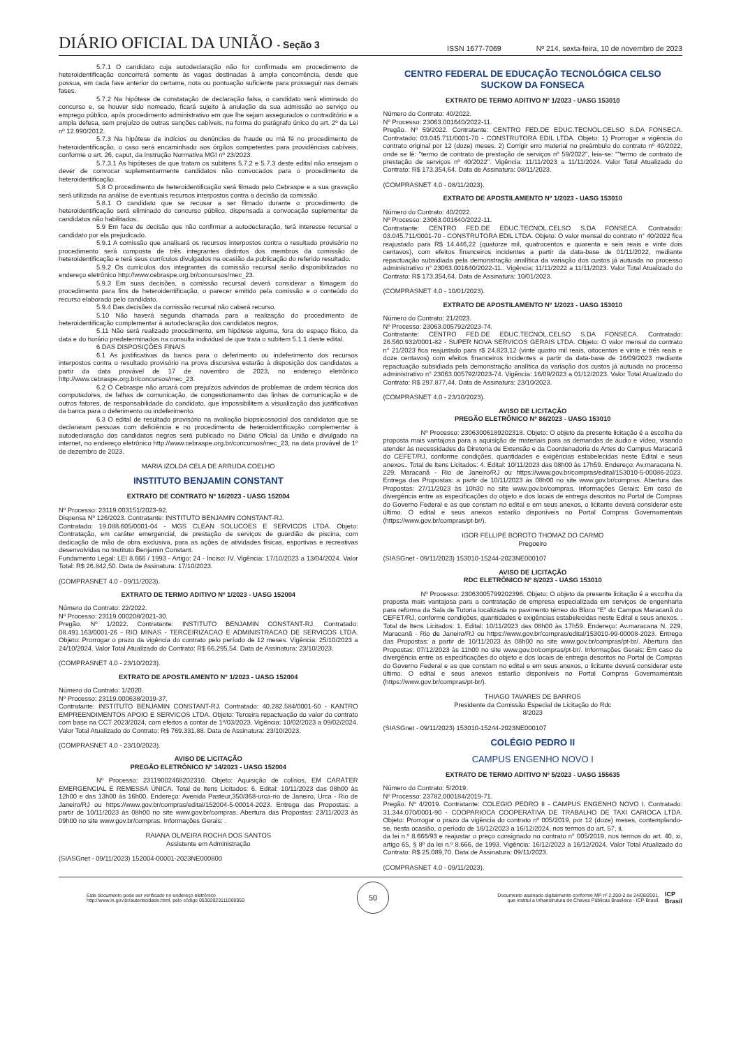DIÁRIO OFICIAL DA UNIÃO - Seção 3
ISSN 1677-7069 Nº 214, sexta-feira, 10 de novembro de 2023
5.7.1 O candidato cuja autodeclaração não for confirmada em procedimento de heteroidentificação concorrerá somente às vagas destinadas à ampla concorrência, desde que possua, em cada fase anterior do certame, nota ou pontuação suficiente para prosseguir nas demais fases.
5.7.2 Na hipótese de constatação de declaração falsa, o candidato será eliminado do concurso e, se houver sido nomeado, ficará sujeito à anulação da sua admissão ao serviço ou emprego público, após procedimento administrativo em que lhe sejam assegurados o contraditório e a ampla defesa, sem prejuízo de outras sanções cabíveis, na forma do parágrafo único do art. 2º da Lei nº 12.990/2012.
5.7.3 Na hipótese de indícios ou denúncias de fraude ou má fé no procedimento de heteroidentificação, o caso será encaminhado aos órgãos competentes para providências cabíveis, conforme o art. 26, caput, da Instrução Normativa MGI nº 23/2023.
5.7.3.1 As hipóteses de que tratam os subitens 5.7.2 e 5.7.3 deste edital não ensejam o dever de convocar suplementarmente candidatos não convocados para o procedimento de heteroidentificação.
5.8 O procedimento de heteroidentificação será filmado pelo Cebraspe e a sua gravação será utilizada na análise de eventuais recursos interpostos contra a decisão da comissão.
5.8.1 O candidato que se recusar a ser filmado durante o procedimento de heteroidentificação será eliminado do concurso público, dispensada a convocação suplementar de candidatos não habilitados.
5.9 Em face de decisão que não confirmar a autodeclaração, terá interesse recursal o candidato por ela prejudicado.
5.9.1 A comissão que analisará os recursos interpostos contra o resultado provisório no procedimento será composta de três integrantes distintos dos membros da comissão de heteroidentificação e terá seus currículos divulgados na ocasião da publicação do referido resultado.
5.9.2 Os currículos dos integrantes da comissão recursal serão disponibilizados no endereço eletrônico http://www.cebraspe.org.br/concursos/mec_23.
5.9.3 Em suas decisões, a comissão recursal deverá considerar a filmagem do procedimento para fins de heteroidentificação, o parecer emitido pela comissão e o conteúdo do recurso elaborado pelo candidato.
5.9.4 Das decisões da comissão recursal não caberá recurso.
5.10 Não haverá segunda chamada para a realização do procedimento de heteroidentificação complementar à autodeclaração dos candidatos negros.
5.11 Não será realizado procedimento, em hipótese alguma, fora do espaço físico, da data e do horário predeterminados na consulta individual de que trata o subitem 5.1.1 deste edital.
6 DAS DISPOSIÇÕES FINAIS
6.1 As justificativas da banca para o deferimento ou indeferimento dos recursos interpostos contra o resultado provisório na prova discursiva estarão à disposição dos candidatos a partir da data provável de 17 de novembro de 2023, no endereço eletrônico http://www.cebraspe.org.br/concursos/mec_23.
6.2 O Cebraspe não arcará com prejuízos advindos de problemas de ordem técnica dos computadores, de falhas de comunicação, de congestionamento das linhas de comunicação e de outros fatores, de responsabilidade do candidato, que impossibilitem a visualização das justificativas da banca para o deferimento ou indeferimento.
6.3 O edital de resultado provisório na avaliação biopsicossocial dos candidatos que se declararam pessoas com deficiência e no procedimento de heteroidentificação complementar à autodeclaração dos candidatos negros será publicado no Diário Oficial da União e divulgado na internet, no endereço eletrônico http://www.cebraspe.org.br/concursos/mec_23, na data provável de 1º de dezembro de 2023.
MARIA IZOLDA CELA DE ARRUDA COELHO
INSTITUTO BENJAMIN CONSTANT
EXTRATO DE CONTRATO Nº 16/2023 - UASG 152004
Nº Processo: 23119.003151/2023-92.
Dispensa Nº 126/2023. Contratante: INSTITUTO BENJAMIN CONSTANT-RJ.
Contratado: 19.088.605/0001-04 - MGS CLEAN SOLUCOES E SERVICOS LTDA. Objeto: Contratação, em caráter emergencial, de prestação de serviços de guardião de piscina, com dedicação de mão de obra exclusiva, para as ações de atividades físicas, esportivas e recreativas desenvolvidas no Instituto Benjamin Constant.
Fundamento Legal: LEI 8.666 / 1993 - Artigo: 24 - Inciso: IV. Vigência: 17/10/2023 a 13/04/2024. Valor Total: R$ 26.842,50. Data de Assinatura: 17/10/2023.
(COMPRASNET 4.0 - 09/11/2023).
EXTRATO DE TERMO ADITIVO Nº 1/2023 - UASG 152004
Número do Contrato: 22/2022.
Nº Processo: 23119.000208/2021-30.
Pregão. Nº 1/2022. Contratante: INSTITUTO BENJAMIN CONSTANT-RJ. Contratado: 08.491.163/0001-26 - RIO MINAS - TERCEIRIZACAO E ADMINISTRACAO DE SERVICOS LTDA. Objeto: Prorrogar o prazo da vigência do contrato pelo período de 12 meses. Vigência: 25/10/2023 a 24/10/2024. Valor Total Atualizado do Contrato: R$ 66.295,54. Data de Assinatura: 23/10/2023.
(COMPRASNET 4.0 - 23/10/2023).
EXTRATO DE APOSTILAMENTO Nº 1/2023 - UASG 152004
Número do Contrato: 1/2020.
Nº Processo: 23119.000638/2019-37.
Contratante: INSTITUTO BENJAMIN CONSTANT-RJ. Contratado: 40.282.584/0001-50 - KANTRO EMPREENDIMENTOS APOIO E SERVICOS LTDA. Objeto: Terceira repactuação do valor do contrato com base na CCT 2023/2024, com efeitos a contar de 1º/03/2023. Vigência: 10/02/2023 a 09/02/2024. Valor Total Atualizado do Contrato: R$ 769.331,88. Data de Assinatura: 23/10/2023.
(COMPRASNET 4.0 - 23/10/2023).
AVISO DE LICITAÇÃO
PREGÃO ELETRÔNICO Nº 14/2023 - UASG 152004
Nº Processo: 23119002468202310. Objeto: Aquisição de colírios, EM CARÁTER EMERGENCIAL E REMESSA ÚNICA. Total de Itens Licitados: 6. Edital: 10/11/2023 das 08h00 às 12h00 e das 13h00 às 16h00. Endereço: Avenida Pasteur,350/368-urca-rio de Janeiro, Urca - Rio de Janeiro/RJ ou https://www.gov.br/compras/edital/152004-5-00014-2023. Entrega das Propostas: a partir de 10/11/2023 às 08h00 no site www.gov.br/compras. Abertura das Propostas: 23/11/2023 às 09h00 no site www.gov.br/compras. Informações Gerais: .
RAIANA OLIVEIRA ROCHA DOS SANTOS
Assistente em Administração
(SIASGnet - 09/11/2023) 152004-00001-2023NE000800
CENTRO FEDERAL DE EDUCAÇÃO TECNOLÓGICA CELSO SUCKOW DA FONSECA
EXTRATO DE TERMO ADITIVO Nº 1/2023 - UASG 153010
Número do Contrato: 40/2022.
Nº Processo: 23063.001640/2022-11.
Pregão. Nº 59/2022. Contratante: CENTRO FED.DE EDUC.TECNOL.CELSO S.DA FONSECA. Contratado: 03.045.711/0001-70 - CONSTRUTORA EDIL LTDA. Objeto: 1) Prorrogar a vigência do contrato original por 12 (doze) meses. 2) Corrigir erro material no preâmbulo do contrato nº 40/2022, onde se lê: "termo de contrato de prestação de serviços nº 59/2022", leia-se: ""termo de contrato de prestação de serviços nº 40/2022". Vigência: 11/11/2023 a 11/11/2024. Valor Total Atualizado do Contrato: R$ 173.354,64. Data de Assinatura: 08/11/2023.
(COMPRASNET 4.0 - 08/11/2023).
EXTRATO DE APOSTILAMENTO Nº 1/2023 - UASG 153010
Número do Contrato: 40/2022.
Nº Processo: 23063.001640/2022-11.
Contratante: CENTRO FED.DE EDUC.TECNOL.CELSO S.DA FONSECA. Contratado: 03.045.711/0001-70 - CONSTRUTORA EDIL LTDA. Objeto: O valor mensal do contrato n° 40/2022 fica reajustado para R$ 14.446,22 (quatorze mil, quatrocentos e quarenta e seis reais e vinte dois centavos), com efeitos financeiros incidentes a partir da data-base de 01/11/2022, mediante repactuação subsidiada pela demonstração analítica da variação dos custos já autuada no processo administrativo n° 23063.001640/2022-11.. Vigência: 11/11/2022 a 11/11/2023. Valor Total Atualizado do Contrato: R$ 173.354,64. Data de Assinatura: 10/01/2023.
(COMPRASNET 4.0 - 10/01/2023).
EXTRATO DE APOSTILAMENTO Nº 1/2023 - UASG 153010
Número do Contrato: 21/2023.
Nº Processo: 23063.005792/2023-74.
Contratante: CENTRO FED.DE EDUC.TECNOL.CELSO S.DA FONSECA. Contratado: 26.560.932/0001-82 - SUPER NOVA SERVICOS GERAIS LTDA. Objeto: O valor mensal do contrato n° 21/2023 fica reajustado para r$ 24.823,12 (vinte quatro mil reais, oitocentos e vinte e três reais e doze centavos) com efeitos financeiros incidentes a partir da data-base de 16/09/2023 mediante repactuação subsidiada pela demonstração analítica da variação dos custos já autuada no processo administrativo n° 23063.005792/2023-74. Vigência: 16/09/2023 a 01/12/2023. Valor Total Atualizado do Contrato: R$ 297.877,44. Data de Assinatura: 23/10/2023.
(COMPRASNET 4.0 - 23/10/2023).
AVISO DE LICITAÇÃO
PREGÃO ELETRÔNICO Nº 86/2023 - UASG 153010
Nº Processo: 23063006189202318. Objeto: O objeto da presente licitação é a escolha da proposta mais vantajosa para a aquisição de materiais para as demandas de áudio e vídeo, visando atender às necessidades da Diretoria de Extensão e da Coordenadoria de Artes do Campus Maracanã do CEFET/RJ, conforme condições, quantidades e exigências estabelecidas neste Edital e seus anexos.. Total de Itens Licitados: 4. Edital: 10/11/2023 das 08h00 às 17h59. Endereço: Av.maracana N. 229, Maracanã - Rio de Janeiro/RJ ou https://www.gov.br/compras/edital/153010-5-00086-2023. Entrega das Propostas: a partir de 10/11/2023 às 08h00 no site www.gov.br/compras. Abertura das Propostas: 27/11/2023 às 10h30 no site www.gov.br/compras. Informações Gerais: Em caso de divergência entre as especificações do objeto e dos locais de entrega descritos no Portal de Compras do Governo Federal e as que constam no edital e em seus anexos, o licitante deverá considerar este último. O edital e seus anexos estarão disponíveis no Portal Compras Governamentais (https://www.gov.br/compras/pt-br/).
IGOR FELLIPE BOROTO THOMAZ DO CARMO
Pregoeiro
(SIASGnet - 09/11/2023) 153010-15244-2023NE000107
AVISO DE LICITAÇÃO
RDC ELETRÔNICO Nº 8/2023 - UASG 153010
Nº Processo: 23063005799202396. Objeto: O objeto da presente licitação é a escolha da proposta mais vantajosa para a contratação de empresa especializada em serviços de engenharia para reforma da Sala de Tutoria localizada no pavimento térreo do Bloco "E" do Campus Maracanã do CEFET/RJ, conforme condições, quantidades e exigências estabelecidas neste Edital e seus anexos. . Total de Itens Licitados: 1. Edital: 10/11/2023 das 08h00 às 17h59. Endereço: Av.maracana N. 229, Maracanã - Rio de Janeiro/RJ ou https://www.gov.br/compras/edital/153010-99-00008-2023. Entrega das Propostas: a partir de 10/11/2023 às 08h00 no site www.gov.br/compras/pt-br/. Abertura das Propostas: 07/12/2023 às 11h00 no site www.gov.br/compras/pt-br/. Informações Gerais: Em caso de divergência entre as especificações do objeto e dos locais de entrega descritos no Portal de Compras do Governo Federal e as que constam no edital e em seus anexos, o licitante deverá considerar este último. O edital e seus anexos estarão disponíveis no Portal Compras Governamentais (https://www.gov.br/compras/pt-br/).
THIAGO TAVARES DE BARROS
Presidente da Comissão Especial de Licitação do Rdc
8/2023
(SIASGnet - 09/11/2023) 153010-15244-2023NE000107
COLÉGIO PEDRO II
CAMPUS ENGENHO NOVO I
EXTRATO DE TERMO ADITIVO Nº 5/2023 - UASG 155635
Número do Contrato: 5/2019.
Nº Processo: 23782.000184/2019-71.
Pregão. Nº 4/2019. Contratante: COLEGIO PEDRO II - CAMPUS ENGENHO NOVO I. Contratado: 31.344.070/0001-90 - COOPARIOCA COOPERATIVA DE TRABALHO DE TAXI CARIOCA LTDA. Objeto: Prorrogar o prazo da vigência do contrato nº 005/2019, por 12 (doze) meses, contemplando-se, nesta ocasião, o período de 16/12/2023 a 16/12/2024, nos termos do art. 57, ii,
da lei n.º 8.666/93 e reajustar o preço consignado no contrato n° 005/2019, nos termos do art. 40, xi, artigo 65, § 8º da lei n.º 8.666, de 1993. Vigência: 16/12/2023 a 16/12/2024. Valor Total Atualizado do Contrato: R$ 25.089,70. Data de Assinatura: 09/11/2023.
(COMPRASNET 4.0 - 09/11/2023).
Este documento pode ser verificado no endereço eletrônico
http://www.in.gov.br/autenticidade.html, pelo código 05302023111000050
50
Documento assinado digitalmente conforme MP nº 2.200-2 de 24/08/2001,
que institui a Infraestrutura de Chaves Públicas Brasileira - ICP-Brasil.
ICP
Brasil